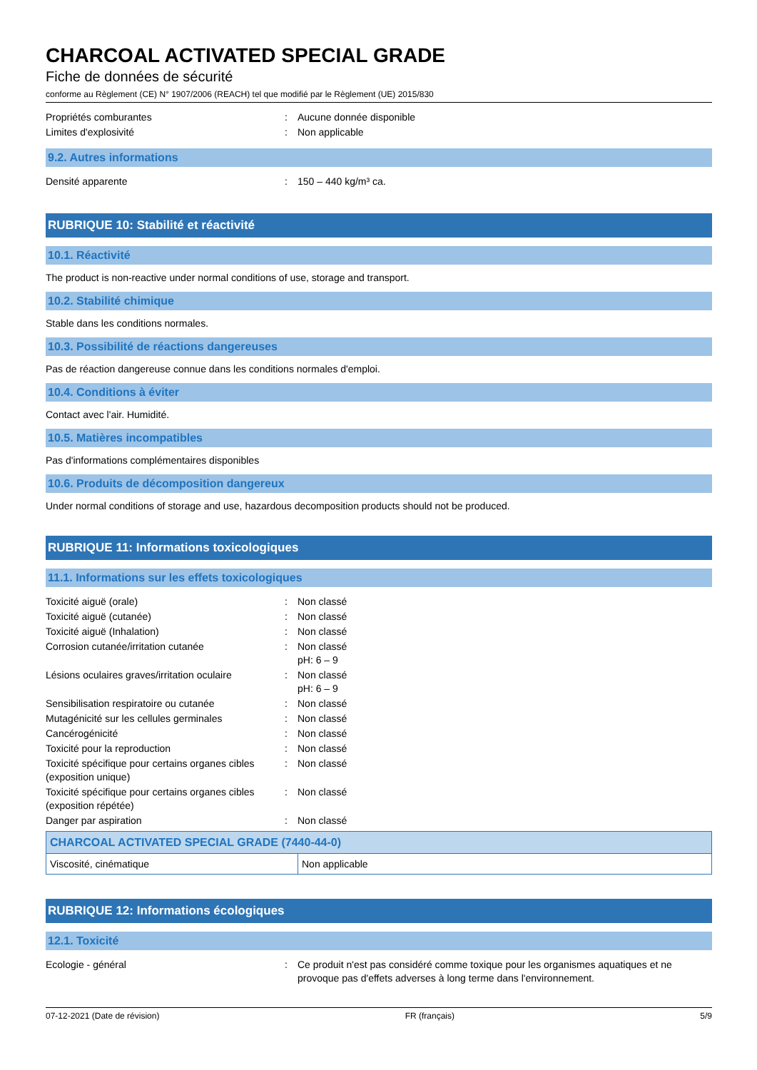CHARCOAL ACTIVATED SPECIAL GRADE
Fiche de données de sécurité
conforme au Règlement (CE) N° 1907/2006 (REACH) tel que modifié par le Règlement (UE) 2015/830
| Propriétés comburantes | : | Aucune donnée disponible |
| Limites d'explosivité | : | Non applicable |
9.2. Autres informations
| Densité apparente | : | 150 – 440 kg/m³ ca. |
RUBRIQUE 10: Stabilité et réactivité
10.1. Réactivité
The product is non-reactive under normal conditions of use, storage and transport.
10.2. Stabilité chimique
Stable dans les conditions normales.
10.3. Possibilité de réactions dangereuses
Pas de réaction dangereuse connue dans les conditions normales d'emploi.
10.4. Conditions à éviter
Contact avec l'air. Humidité.
10.5. Matières incompatibles
Pas d'informations complémentaires disponibles
10.6. Produits de décomposition dangereux
Under normal conditions of storage and use, hazardous decomposition products should not be produced.
RUBRIQUE 11: Informations toxicologiques
11.1. Informations sur les effets toxicologiques
| Toxicité aiguë (orale) | : | Non classé |
| Toxicité aiguë (cutanée) | : | Non classé |
| Toxicité aiguë (Inhalation) | : | Non classé |
| Corrosion cutanée/irritation cutanée | : | Non classé pH: 6 – 9 |
| Lésions oculaires graves/irritation oculaire | : | Non classé pH: 6 – 9 |
| Sensibilisation respiratoire ou cutanée | : | Non classé |
| Mutagénicité sur les cellules germinales | : | Non classé |
| Cancérogénicité | : | Non classé |
| Toxicité pour la reproduction | : | Non classé |
| Toxicité spécifique pour certains organes cibles (exposition unique) | : | Non classé |
| Toxicité spécifique pour certains organes cibles (exposition répétée) | : | Non classé |
| Danger par aspiration | : | Non classé |
| CHARCOAL ACTIVATED SPECIAL GRADE (7440-44-0) | |
| --- | --- |
| Viscosité, cinématique | Non applicable |
RUBRIQUE 12: Informations écologiques
12.1. Toxicité
| Ecologie - général | : | Ce produit n'est pas considéré comme toxique pour les organismes aquatiques et ne provoque pas d'effets adverses à long terme dans l'environnement. |
07-12-2021 (Date de révision) FR (français) 5/9